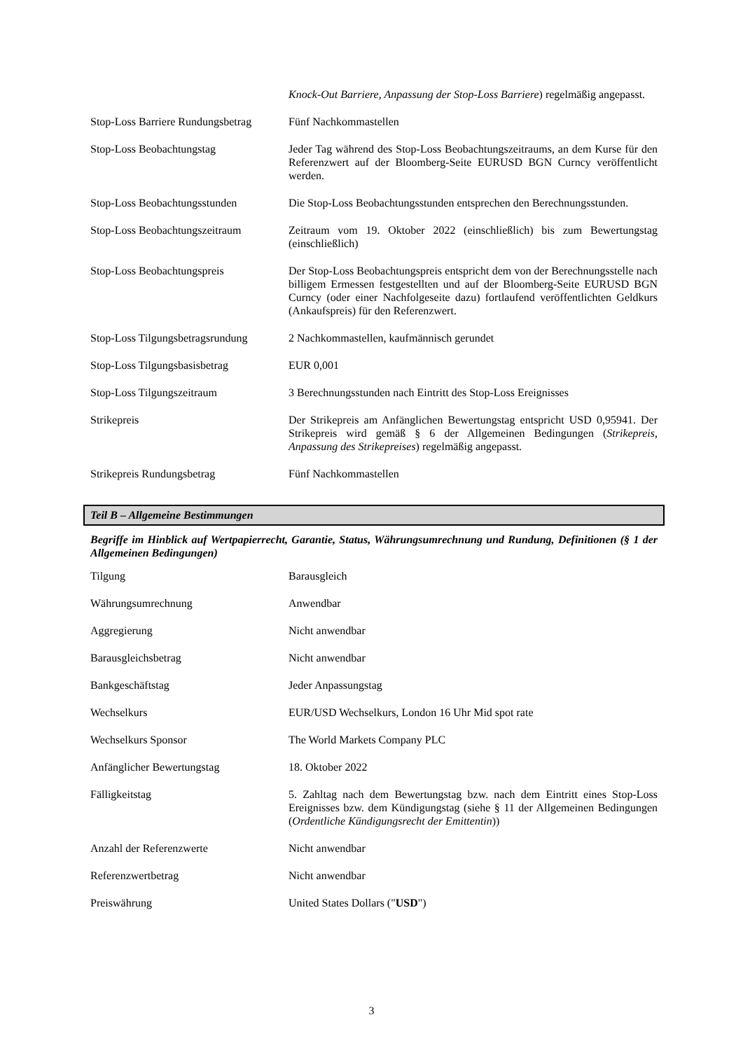| | Knock-Out Barriere, Anpassung der Stop-Loss Barriere ) regelmäßig angepasst. |
| Stop-Loss Barriere Rundungsbetrag | Fünf Nachkommastellen |
| Stop-Loss Beobachtungstag | Jeder Tag während des Stop-Loss Beobachtungszeitraums, an dem Kurse für den Referenzwert auf der Bloomberg-Seite EURUSD BGN Curncy veröffentlicht werden. |
| Stop-Loss Beobachtungsstunden | Die Stop-Loss Beobachtungsstunden entsprechen den Berechnungsstunden. |
| Stop-Loss Beobachtungszeitraum | Zeitraum vom 19. Oktober 2022 (einschließlich) bis zum Bewertungstag (einschließlich) |
| Stop-Loss Beobachtungspreis | Der Stop-Loss Beobachtungspreis entspricht dem von der Berechnungsstelle nach billigem Ermessen festgestellten und auf der Bloomberg-Seite EURUSD BGN Curncy (oder einer Nachfolgeseite dazu) fortlaufend veröffentlichten Geldkurs (Ankaufspreis) für den Referenzwert. |
| Stop-Loss Tilgungsbetragsrundung | 2 Nachkommastellen, kaufmännisch gerundet |
| Stop-Loss Tilgungsbasisbetrag | EUR 0,001 |
| Stop-Loss Tilgungszeitraum | 3 Berechnungsstunden nach Eintritt des Stop-Loss Ereignisses |
| Strikepreis | Der Strikepreis am Anfänglichen Bewertungstag entspricht USD 0,95941. Der Strikepreis wird gemäß § 6 der Allgemeinen Bedingungen ( Strikepreis, Anpassung des Strikepreises ) regelmäßig angepasst. |
| Strikepreis Rundungsbetrag | Fünf Nachkommastellen |
Teil B – Allgemeine Bestimmungen
Begriffe im Hinblick auf Wertpapierrecht, Garantie, Status, Währungsumrechnung und Rundung, Definitionen (§ 1 der Allgemeinen Bedingungen)
| Tilgung | Barausgleich |
| Währungsumrechnung | Anwendbar |
| Aggregierung | Nicht anwendbar |
| Barausgleichsbetrag | Nicht anwendbar |
| Bankgeschäftstag | Jeder Anpassungstag |
| Wechselkurs | EUR/USD Wechselkurs, London 16 Uhr Mid spot rate |
| Wechselkurs Sponsor | The World Markets Company PLC |
| Anfänglicher Bewertungstag | 18. Oktober 2022 |
| Fälligkeitstag | 5. Zahltag nach dem Bewertungstag bzw. nach dem Eintritt eines Stop-Loss Ereignisses bzw. dem Kündigungstag (siehe § 11 der Allgemeinen Bedingungen ( Ordentliche Kündigungsrecht der Emittentin )) |
| Anzahl der Referenzwerte | Nicht anwendbar |
| Referenzwertbetrag | Nicht anwendbar |
| Preiswährung | United States Dollars (" USD ") |
3